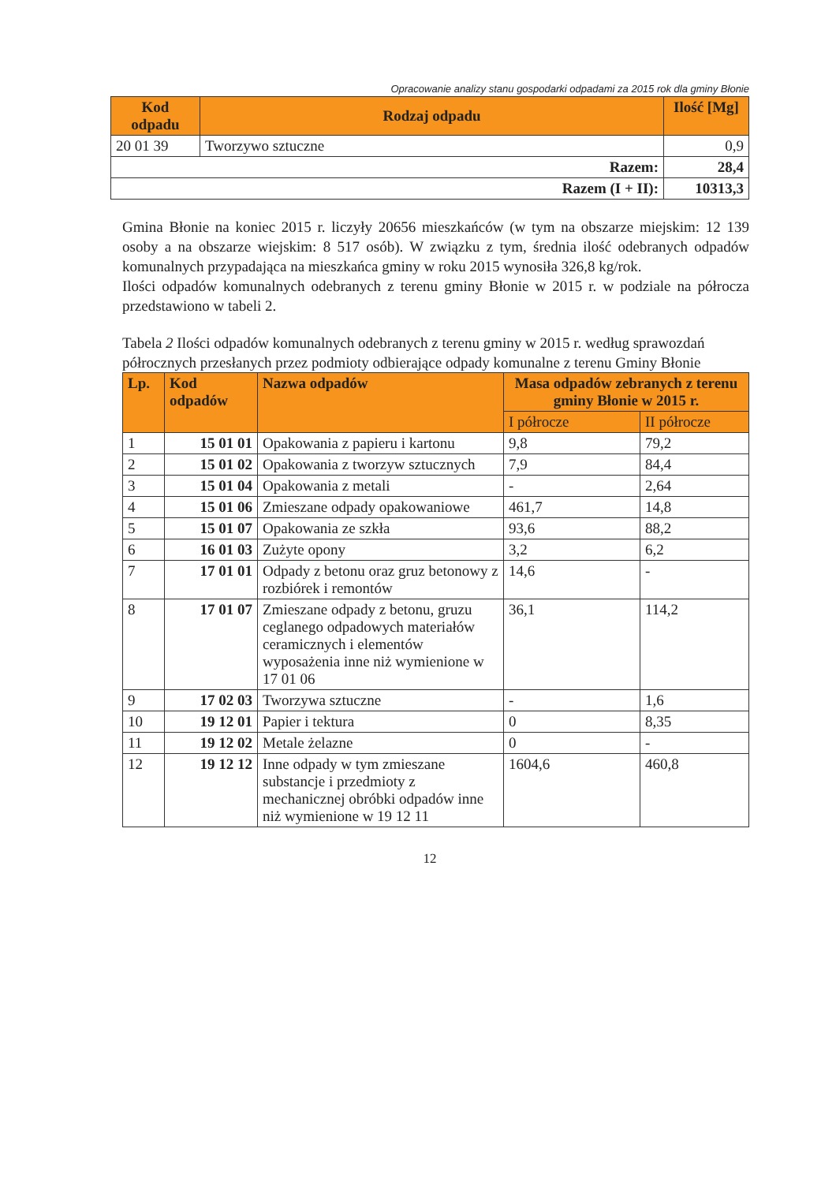Opracowanie analizy stanu gospodarki odpadami za 2015 rok dla gminy Błonie
| Kod odpadu | Rodzaj odpadu | Ilość [Mg] |
| --- | --- | --- |
| 20 01 39 | Tworzywo sztuczne | 0,9 |
| Razem: | | 28,4 |
| Razem (I + II): | | 10313,3 |
Gmina Błonie na koniec 2015 r. liczyły 20656 mieszkańców (w tym na obszarze miejskim: 12 139 osoby a na obszarze wiejskim: 8 517 osób). W związku z tym, średnia ilość odebranych odpadów komunalnych przypadająca na mieszkańca gminy w roku 2015 wynosiła 326,8 kg/rok.
Ilości odpadów komunalnych odebranych z terenu gminy Błonie w 2015 r. w podziale na półrocza przedstawiono w tabeli 2.
Tabela 2 Ilości odpadów komunalnych odebranych z terenu gminy w 2015 r. według sprawozdań półrocznych przesłanych przez podmioty odbierające odpady komunalne z terenu Gminy Błonie
| Lp. | Kod odpadów | Nazwa odpadów | Masa odpadów zebranych z terenu gminy Błonie w 2015 r. | |
| --- | --- | --- | --- | --- |
| | | | I półrocze | II półrocze |
| 1 | 15 01 01 | Opakowania z papieru i kartonu | 9,8 | 79,2 |
| 2 | 15 01 02 | Opakowania z tworzyw sztucznych | 7,9 | 84,4 |
| 3 | 15 01 04 | Opakowania z metali | - | 2,64 |
| 4 | 15 01 06 | Zmieszane odpady opakowaniowe | 461,7 | 14,8 |
| 5 | 15 01 07 | Opakowania ze szkła | 93,6 | 88,2 |
| 6 | 16 01 03 | Zużyte opony | 3,2 | 6,2 |
| 7 | 17 01 01 | Odpady z betonu oraz gruz betonowy z rozbiórek i remontów | 14,6 | - |
| 8 | 17 01 07 | Zmieszane odpady z betonu, gruzu ceglanego odpadowych materiałów ceramicznych i elementów wyposażenia inne niż wymienione w 17 01 06 | 36,1 | 114,2 |
| 9 | 17 02 03 | Tworzywa sztuczne | - | 1,6 |
| 10 | 19 12 01 | Papier i tektura | 0 | 8,35 |
| 11 | 19 12 02 | Metale żelazne | 0 | - |
| 12 | 19 12 12 | Inne odpady w tym zmieszane substancje i przedmioty z mechanicznej obróbki odpadów inne niż wymienione w 19 12 11 | 1604,6 | 460,8 |
12